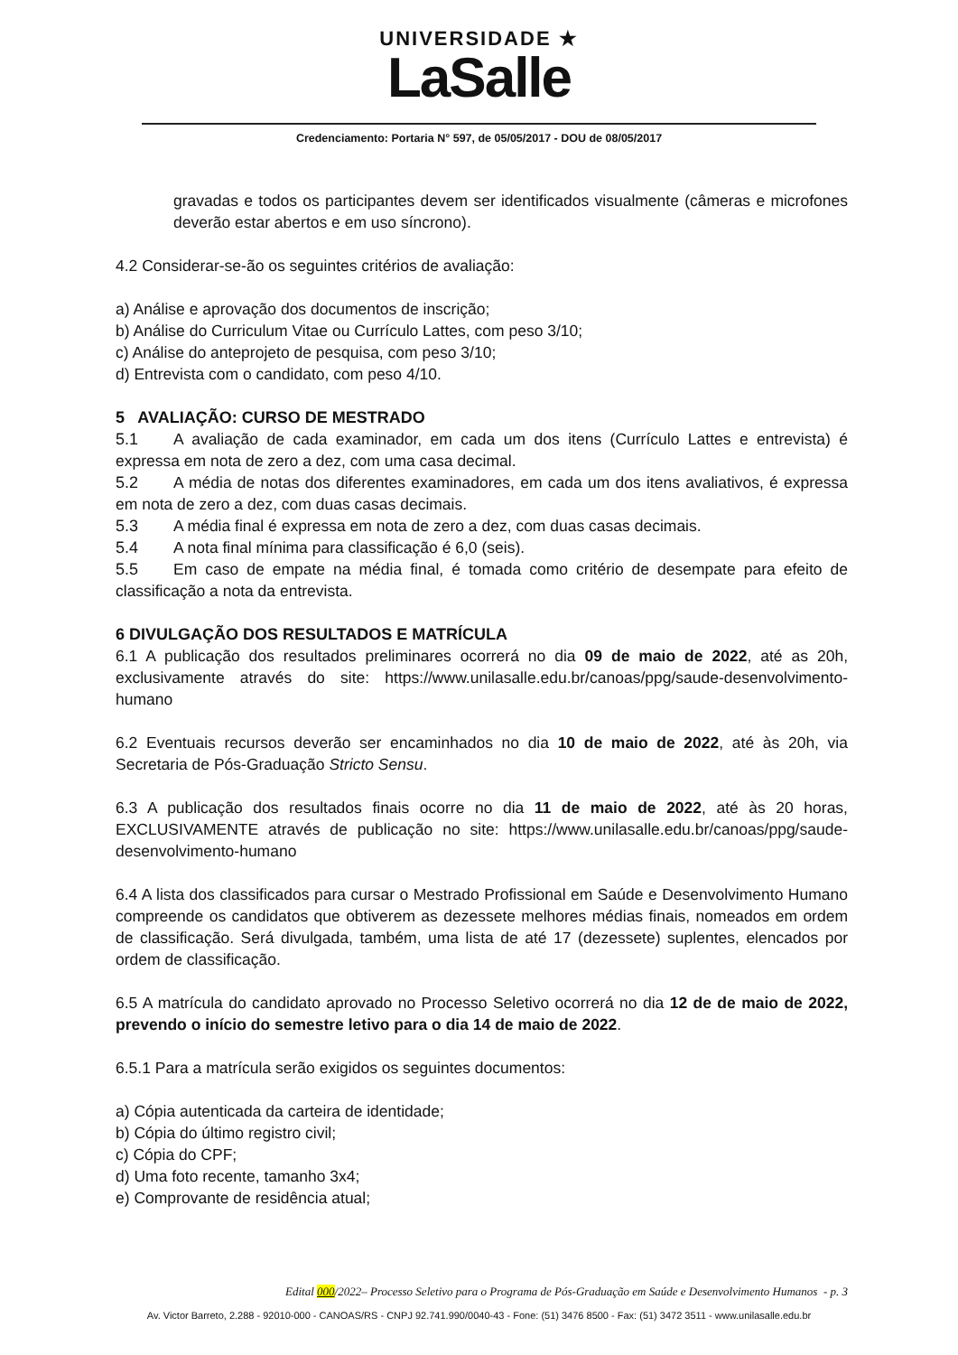UNIVERSIDADE ★
LaSalle
Credenciamento: Portaria N° 597, de 05/05/2017 - DOU de 08/05/2017
gravadas e todos os participantes devem ser identificados visualmente (câmeras e microfones deverão estar abertos e em uso síncrono).
4.2 Considerar-se-ão os seguintes critérios de avaliação:
a) Análise e aprovação dos documentos de inscrição;
b) Análise do Curriculum Vitae ou Currículo Lattes, com peso 3/10;
c) Análise do anteprojeto de pesquisa, com peso 3/10;
d) Entrevista com o candidato, com peso 4/10.
5 AVALIAÇÃO: CURSO DE MESTRADO
5.1 A avaliação de cada examinador, em cada um dos itens (Currículo Lattes e entrevista) é expressa em nota de zero a dez, com uma casa decimal.
5.2 A média de notas dos diferentes examinadores, em cada um dos itens avaliativos, é expressa em nota de zero a dez, com duas casas decimais.
5.3 A média final é expressa em nota de zero a dez, com duas casas decimais.
5.4 A nota final mínima para classificação é 6,0 (seis).
5.5 Em caso de empate na média final, é tomada como critério de desempate para efeito de classificação a nota da entrevista.
6 DIVULGAÇÃO DOS RESULTADOS E MATRÍCULA
6.1 A publicação dos resultados preliminares ocorrerá no dia 09 de maio de 2022, até as 20h, exclusivamente através do site: https://www.unilasalle.edu.br/canoas/ppg/saude-desenvolvimento-humano
6.2 Eventuais recursos deverão ser encaminhados no dia 10 de maio de 2022, até às 20h, via Secretaria de Pós-Graduação Stricto Sensu.
6.3 A publicação dos resultados finais ocorre no dia 11 de maio de 2022, até às 20 horas, EXCLUSIVAMENTE através de publicação no site: https://www.unilasalle.edu.br/canoas/ppg/saude-desenvolvimento-humano
6.4 A lista dos classificados para cursar o Mestrado Profissional em Saúde e Desenvolvimento Humano compreende os candidatos que obtiverem as dezessete melhores médias finais, nomeados em ordem de classificação. Será divulgada, também, uma lista de até 17 (dezessete) suplentes, elencados por ordem de classificação.
6.5 A matrícula do candidato aprovado no Processo Seletivo ocorrerá no dia 12 de de maio de 2022, prevendo o início do semestre letivo para o dia 14 de maio de 2022.
6.5.1 Para a matrícula serão exigidos os seguintes documentos:
a) Cópia autenticada da carteira de identidade;
b) Cópia do último registro civil;
c) Cópia do CPF;
d) Uma foto recente, tamanho 3x4;
e) Comprovante de residência atual;
Edital 000/2022– Processo Seletivo para o Programa de Pós-Graduação em Saúde e Desenvolvimento Humanos - p. 3
Av. Victor Barreto, 2.288 - 92010-000 - CANOAS/RS - CNPJ 92.741.990/0040-43 - Fone: (51) 3476 8500 - Fax: (51) 3472 3511 - www.unilasalle.edu.br